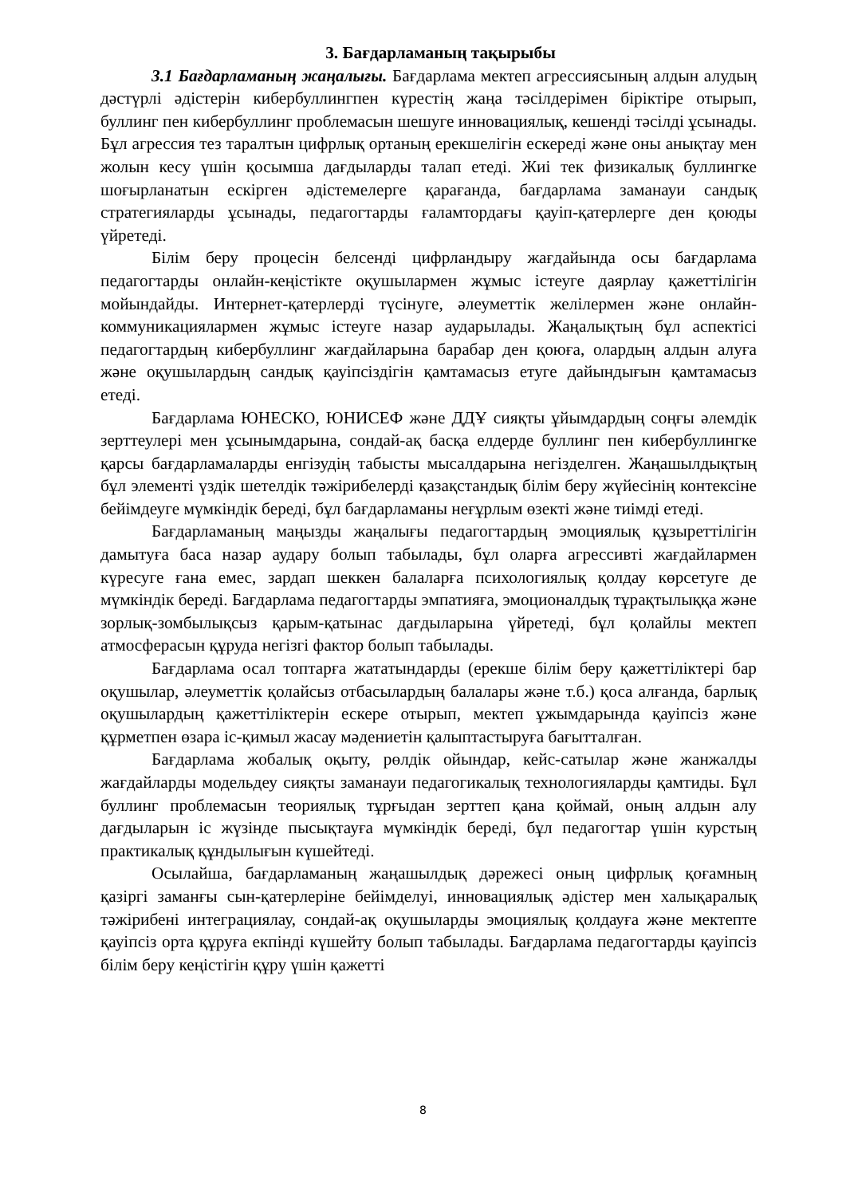3. Бағдарламаның тақырыбы
3.1 Бағдарламаның жаңалығы. Бағдарлама мектеп агрессиясының алдын алудың дәстүрлі әдістерін кибербуллингпен күрестің жаңа тәсілдерімен біріктіре отырып, буллинг пен кибербуллинг проблемасын шешуге инновациялық, кешенді тәсілді ұсынады. Бұл агрессия тез таралтын цифрлық ортаның ерекшелігін ескереді және оны анықтау мен жолын кесу үшін қосымша дағдыларды талап етеді. Жиі тек физикалық буллингке шоғырланатын ескірген әдістемелерге қарағанда, бағдарлама заманауи сандық стратегияларды ұсынады, педагогтарды ғаламтордағы қауіп-қатерлерге ден қоюды үйретеді.
Білім беру процесін белсенді цифрландыру жағдайында осы бағдарлама педагогтарды онлайн-кеңістікте оқушылармен жұмыс істеуге даярлау қажеттілігін мойындайды. Интернет-қатерлерді түсінуге, әлеуметтік желілермен және онлайн-коммуникациялармен жұмыс істеуге назар аударылады. Жаңалықтың бұл аспектісі педагогтардың кибербуллинг жағдайларына барабар ден қоюға, олардың алдын алуға және оқушылардың сандық қауіпсіздігін қамтамасыз етуге дайындығын қамтамасыз етеді.
Бағдарлама ЮНЕСКО, ЮНИСЕФ және ДДҰ сияқты ұйымдардың соңғы әлемдік зерттеулері мен ұсынымдарына, сондай-ақ басқа елдерде буллинг пен кибербуллингке қарсы бағдарламаларды енгізудің табысты мысалдарына негізделген. Жаңашылдықтың бұл элементі үздік шетелдік тәжірибелерді қазақстандық білім беру жүйесінің контексіне бейімдеуге мүмкіндік береді, бұл бағдарламаны неғұрлым өзекті және тиімді етеді.
Бағдарламаның маңызды жаңалығы педагогтардың эмоциялық құзыреттілігін дамытуға баса назар аудару болып табылады, бұл оларға агрессивті жағдайлармен күресуге ғана емес, зардап шеккен балаларға психологиялық қолдау көрсетуге де мүмкіндік береді. Бағдарлама педагогтарды эмпатияға, эмоционалдық тұрақтылыққа және зорлық-зомбылықсыз қарым-қатынас дағдыларына үйретеді, бұл қолайлы мектеп атмосферасын құруда негізгі фактор болып табылады.
Бағдарлама осал топтарға жататындарды (ерекше білім беру қажеттіліктері бар оқушылар, әлеуметтік қолайсыз отбасылардың балалары және т.б.) қоса алғанда, барлық оқушылардың қажеттіліктерін ескере отырып, мектеп ұжымдарында қауіпсіз және құрметпен өзара іс-қимыл жасау мәдениетін қалыптастыруға бағытталған.
Бағдарлама жобалық оқыту, рөлдік ойындар, кейс-сатылар және жанжалды жағдайларды модельдеу сияқты заманауи педагогикалық технологияларды қамтиды. Бұл буллинг проблемасын теориялық тұрғыдан зерттеп қана қоймай, оның алдын алу дағдыларын іс жүзінде пысықтауға мүмкіндік береді, бұл педагогтар үшін курстың практикалық құндылығын күшейтеді.
Осылайша, бағдарламаның жаңашылдық дәрежесі оның цифрлық қоғамның қазіргі заманғы сын-қатерлеріне бейімделуі, инновациялық әдістер мен халықаралық тәжірибені интеграциялау, сондай-ақ оқушыларды эмоциялық қолдауға және мектепте қауіпсіз орта құруға екпінді күшейту болып табылады. Бағдарлама педагогтарды қауіпсіз білім беру кеңістігін құру үшін қажетті
8